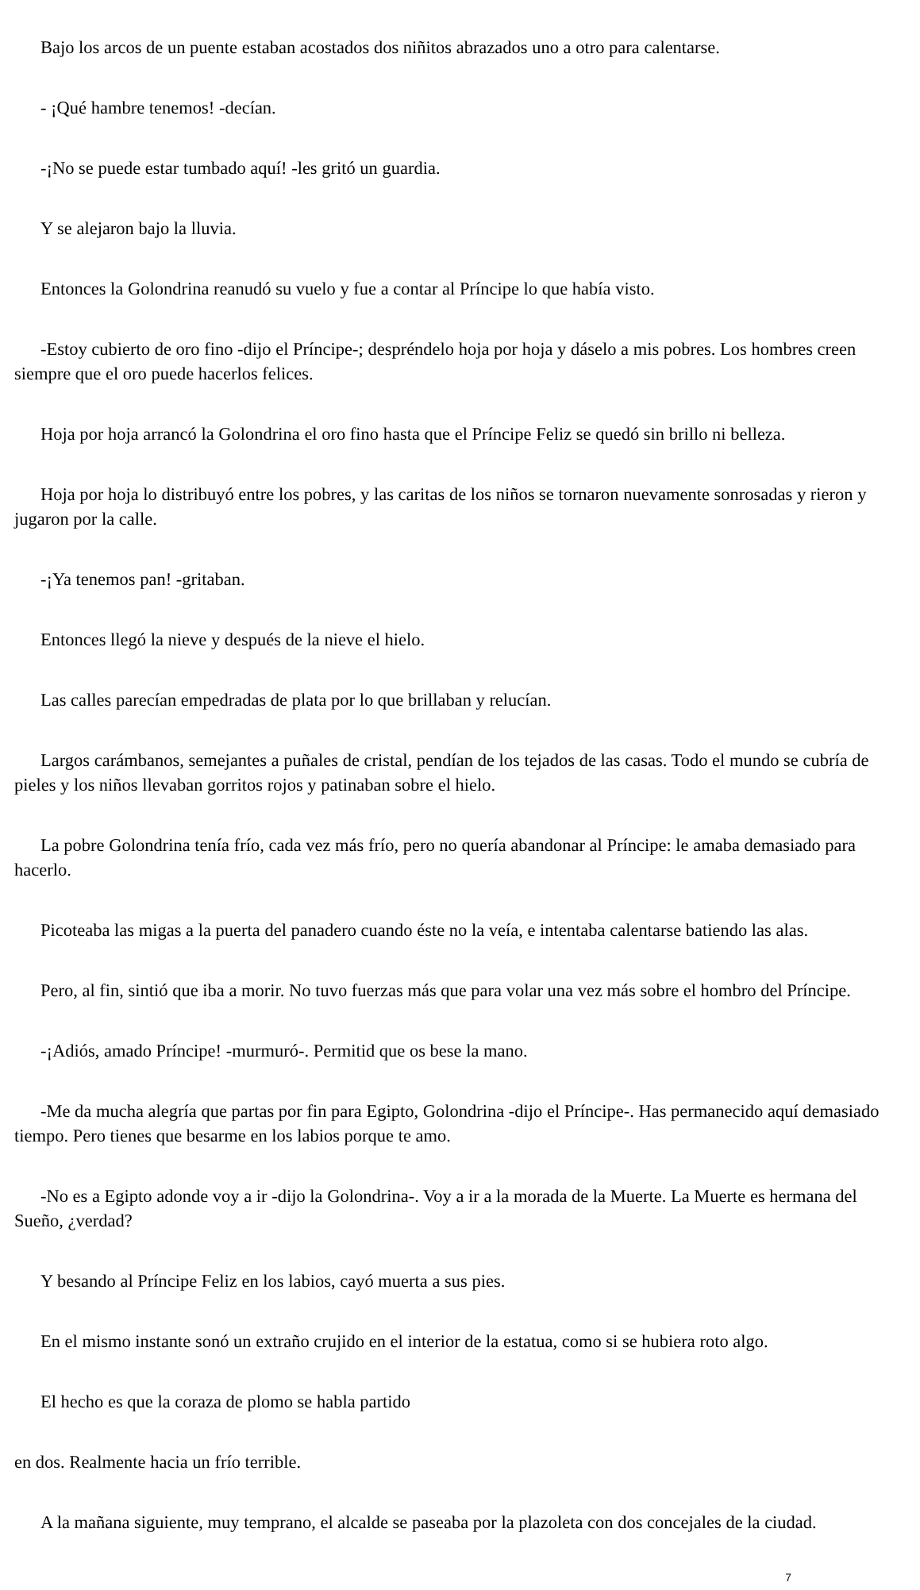Bajo los arcos de un puente estaban acostados dos niñitos abrazados uno a otro para calentarse.
- ¡Qué hambre tenemos! -decían.
-¡No se puede estar tumbado aquí! -les gritó un guardia.
Y se alejaron bajo la lluvia.
Entonces la Golondrina reanudó su vuelo y fue a contar al Príncipe lo que había visto.
-Estoy cubierto de oro fino -dijo el Príncipe-; despréndelo hoja por hoja y dáselo a mis pobres. Los hombres creen siempre que el oro puede hacerlos felices.
Hoja por hoja arrancó la Golondrina el oro fino hasta que el Príncipe Feliz se quedó sin brillo ni belleza.
Hoja por hoja lo distribuyó entre los pobres, y las caritas de los niños se tornaron nuevamente sonrosadas y rieron y jugaron por la calle.
-¡Ya tenemos pan! -gritaban.
Entonces llegó la nieve y después de la nieve el hielo.
Las calles parecían empedradas de plata por lo que brillaban y relucían.
Largos carámbanos, semejantes a puñales de cristal, pendían de los tejados de las casas. Todo el mundo se cubría de pieles y los niños llevaban gorritos rojos y patinaban sobre el hielo.
La pobre Golondrina tenía frío, cada vez más frío, pero no quería abandonar al Príncipe: le amaba demasiado para hacerlo.
Picoteaba las migas a la puerta del panadero cuando éste no la veía, e intentaba calentarse batiendo las alas.
Pero, al fin, sintió que iba a morir. No tuvo fuerzas más que para volar una vez más sobre el hombro del Príncipe.
-¡Adiós, amado Príncipe! -murmuró-. Permitid que os bese la mano.
-Me da mucha alegría que partas por fin para Egipto, Golondrina -dijo el Príncipe-. Has permanecido aquí demasiado tiempo. Pero tienes que besarme en los labios porque te amo.
-No es a Egipto adonde voy a ir -dijo la Golondrina-. Voy a ir a la morada de la Muerte. La Muerte es hermana del Sueño, ¿verdad?
Y besando al Príncipe Feliz en los labios, cayó muerta a sus pies.
En el mismo instante sonó un extraño crujido en el interior de la estatua, como si se hubiera roto algo.
El hecho es que la coraza de plomo se habla partido
en dos. Realmente hacia un frío terrible.
A la mañana siguiente, muy temprano, el alcalde se paseaba por la plazoleta con dos concejales de la ciudad.
7